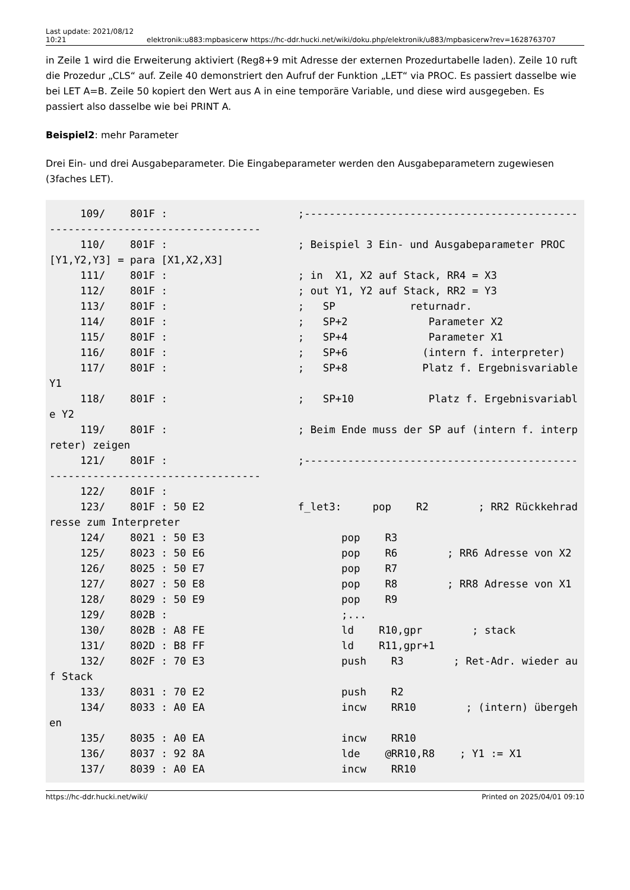Last update: 2021/08/12 10:21
elektronik:u883:mpbasicerw https://hc-ddr.hucki.net/wiki/doku.php/elektronik/u883/mpbasicerw?rev=1628763707
in Zeile 1 wird die Erweiterung aktiviert (Reg8+9 mit Adresse der externen Prozedurtabelle laden). Zeile 10 ruft die Prozedur „CLS“ auf. Zeile 40 demonstriert den Aufruf der Funktion „LET“ via PROC. Es passiert dasselbe wie bei LET A=B. Zeile 50 kopiert den Wert aus A in eine temporäre Variable, und diese wird ausgegeben. Es passiert also dasselbe wie bei PRINT A.
Beispiel2: mehr Parameter
Drei Ein- und drei Ausgabeparameter. Die Eingabeparameter werden den Ausgabeparametern zugewiesen (3faches LET).
     109/    801F :                     ;------------------------------------------------------------------------------
     110/    801F :                     ; Beispiel 3 Ein- und Ausgabeparameter PROC [Y1,Y2,Y3] = para [X1,X2,X3]
     111/    801F :                     ; in  X1, X2 auf Stack, RR4 = X3
     112/    801F :                     ; out Y1, Y2 auf Stack, RR2 = Y3
     113/    801F :                     ;   SP            returnadr.
     114/    801F :                     ;   SP+2             Parameter X2
     115/    801F :                     ;   SP+4             Parameter X1
     116/    801F :                     ;   SP+6            (intern f. interpreter)
     117/    801F :                     ;   SP+8            Platz f. Ergebnisvariable Y1
     118/    801F :                     ;   SP+10            Platz f. Ergebnisvariable Y2
     119/    801F :                     ; Beim Ende muss der SP auf (intern f. interpreter) zeigen
     121/    801F :                     ;------------------------------------------------------------------------------
     122/    801F :
     123/    801F : 50 E2               f_let3:     pop    R2        ; RR2 Rückkehradresse zum Interpreter
     124/    8021 : 50 E3                      pop    R3
     125/    8023 : 50 E6                      pop    R6        ; RR6 Adresse von X2
     126/    8025 : 50 E7                      pop    R7
     127/    8027 : 50 E8                      pop    R8        ; RR8 Adresse von X1
     128/    8029 : 50 E9                      pop    R9
     129/    802B :                            ;...
     130/    802B : A8 FE                      ld    R10,gpr        ; stack
     131/    802D : B8 FF                      ld    R11,gpr+1
     132/    802F : 70 E3                      push    R3        ; Ret-Adr. wieder auf Stack
     133/    8031 : 70 E2                      push    R2
     134/    8033 : A0 EA                      incw    RR10        ; (intern) übergehen
     135/    8035 : A0 EA                      incw    RR10
     136/    8037 : 92 8A                      lde    @RR10,R8    ; Y1 := X1
     137/    8039 : A0 EA                      incw    RR10
https://hc-ddr.hucki.net/wiki/ Printed on 2025/04/01 09:10